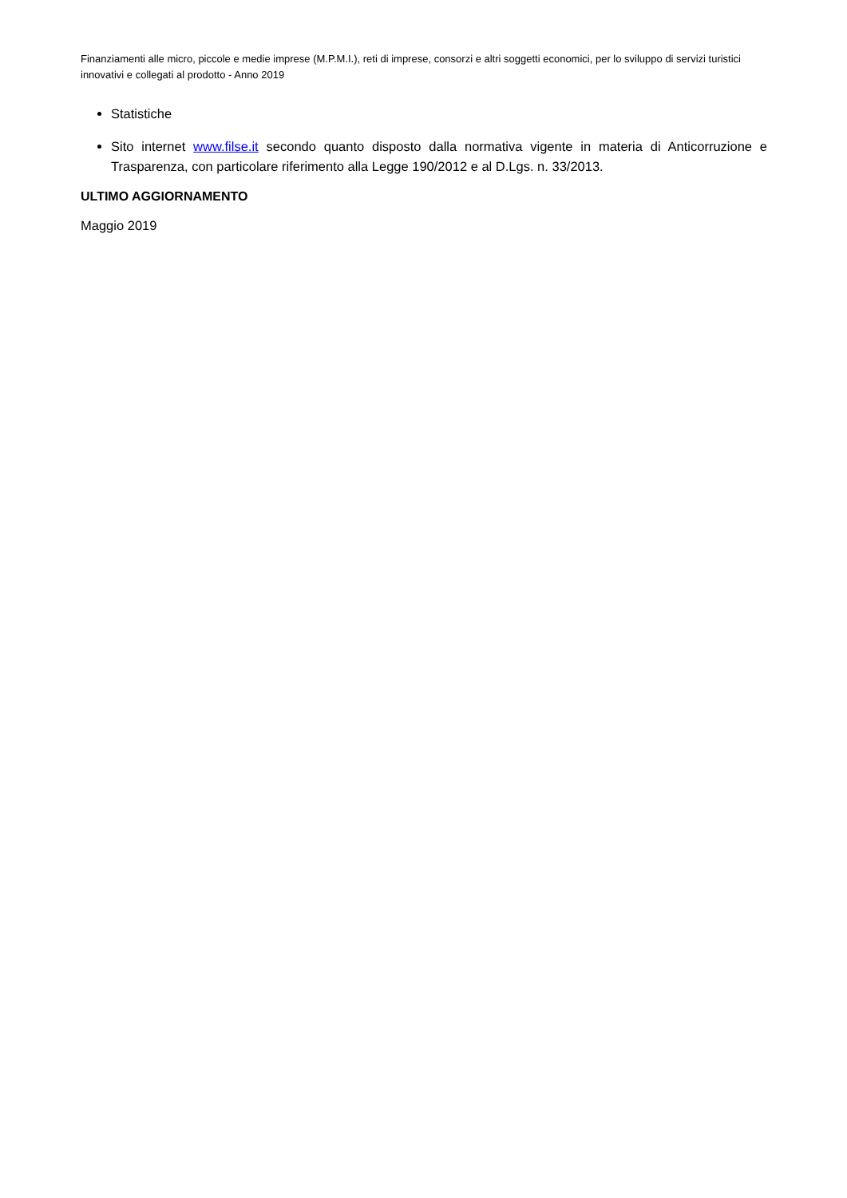Finanziamenti alle micro, piccole e medie imprese (M.P.M.I.), reti di imprese, consorzi e altri soggetti economici, per lo sviluppo di servizi turistici innovativi e collegati al prodotto - Anno 2019
Statistiche
Sito internet www.filse.it secondo quanto disposto dalla normativa vigente in materia di Anticorruzione e Trasparenza, con particolare riferimento alla Legge 190/2012 e al D.Lgs. n. 33/2013.
ULTIMO AGGIORNAMENTO
Maggio 2019